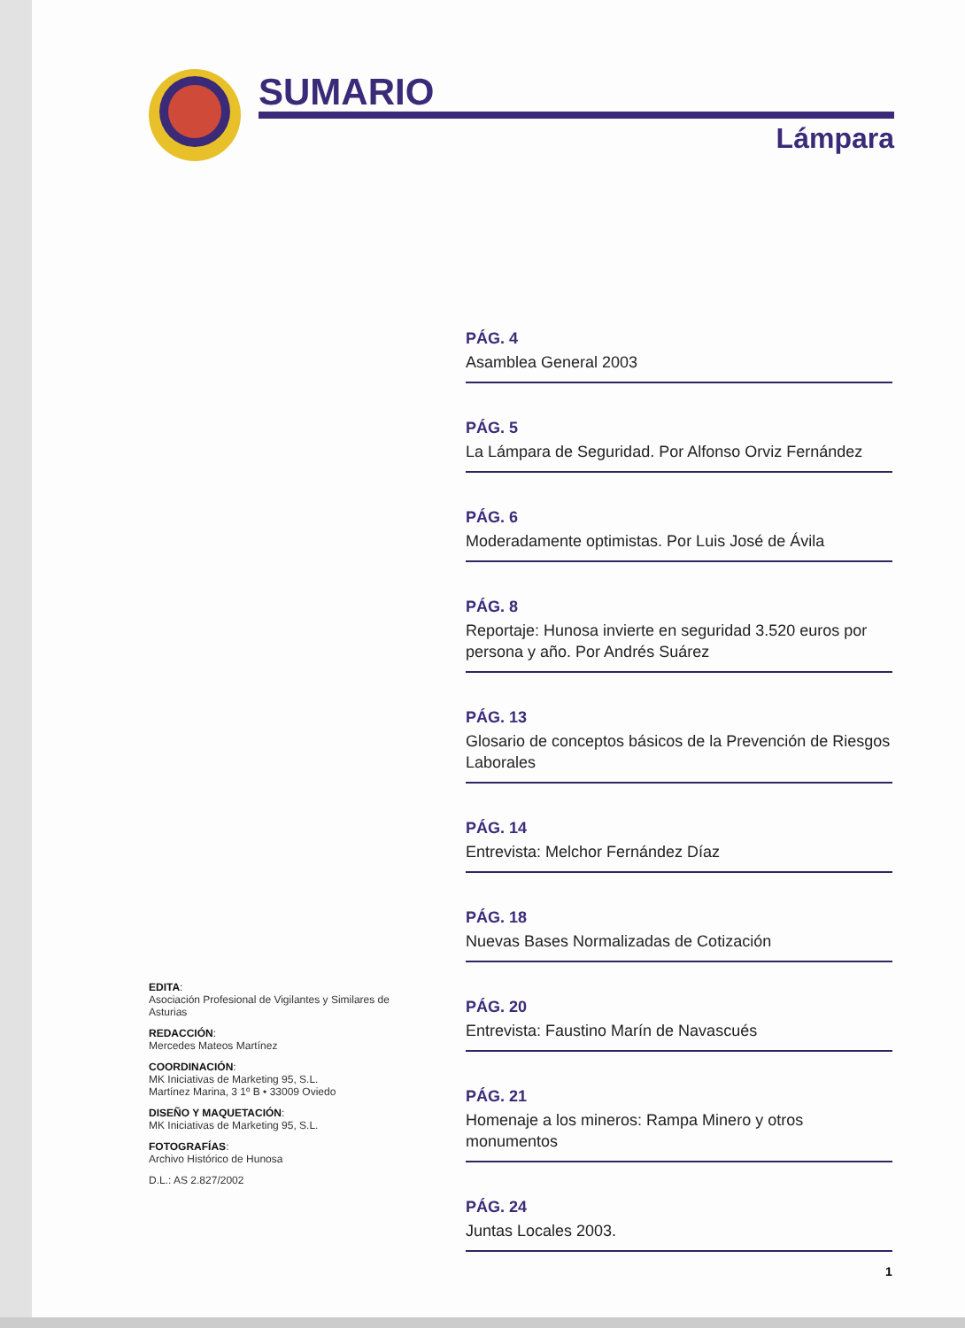SUMARIO
Lámpara
PÁG. 4
Asamblea General 2003
PÁG. 5
La Lámpara de Seguridad. Por Alfonso Orviz Fernández
PÁG. 6
Moderadamente optimistas. Por Luis José de Ávila
PÁG. 8
Reportaje: Hunosa invierte en seguridad 3.520 euros por persona y año. Por Andrés Suárez
PÁG. 13
Glosario de conceptos básicos de la Prevención de Riesgos Laborales
PÁG. 14
Entrevista: Melchor Fernández Díaz
PÁG. 18
Nuevas Bases Normalizadas de Cotización
PÁG. 20
Entrevista: Faustino Marín de Navascués
PÁG. 21
Homenaje a los mineros: Rampa Minero y otros monumentos
PÁG. 24
Juntas Locales 2003.
EDITA:
Asociación Profesional de Vigilantes y Similares de Asturias
REDACCIÓN:
Mercedes Mateos Martínez
COORDINACIÓN:
MK Iniciativas de Marketing 95, S.L.
Martínez Marina, 3 1º B • 33009 Oviedo
DISEÑO Y MAQUETACIÓN:
MK Iniciativas de Marketing 95, S.L.
FOTOGRAFÍAS:
Archivo Histórico de Hunosa
D.L.: AS 2.827/2002
1